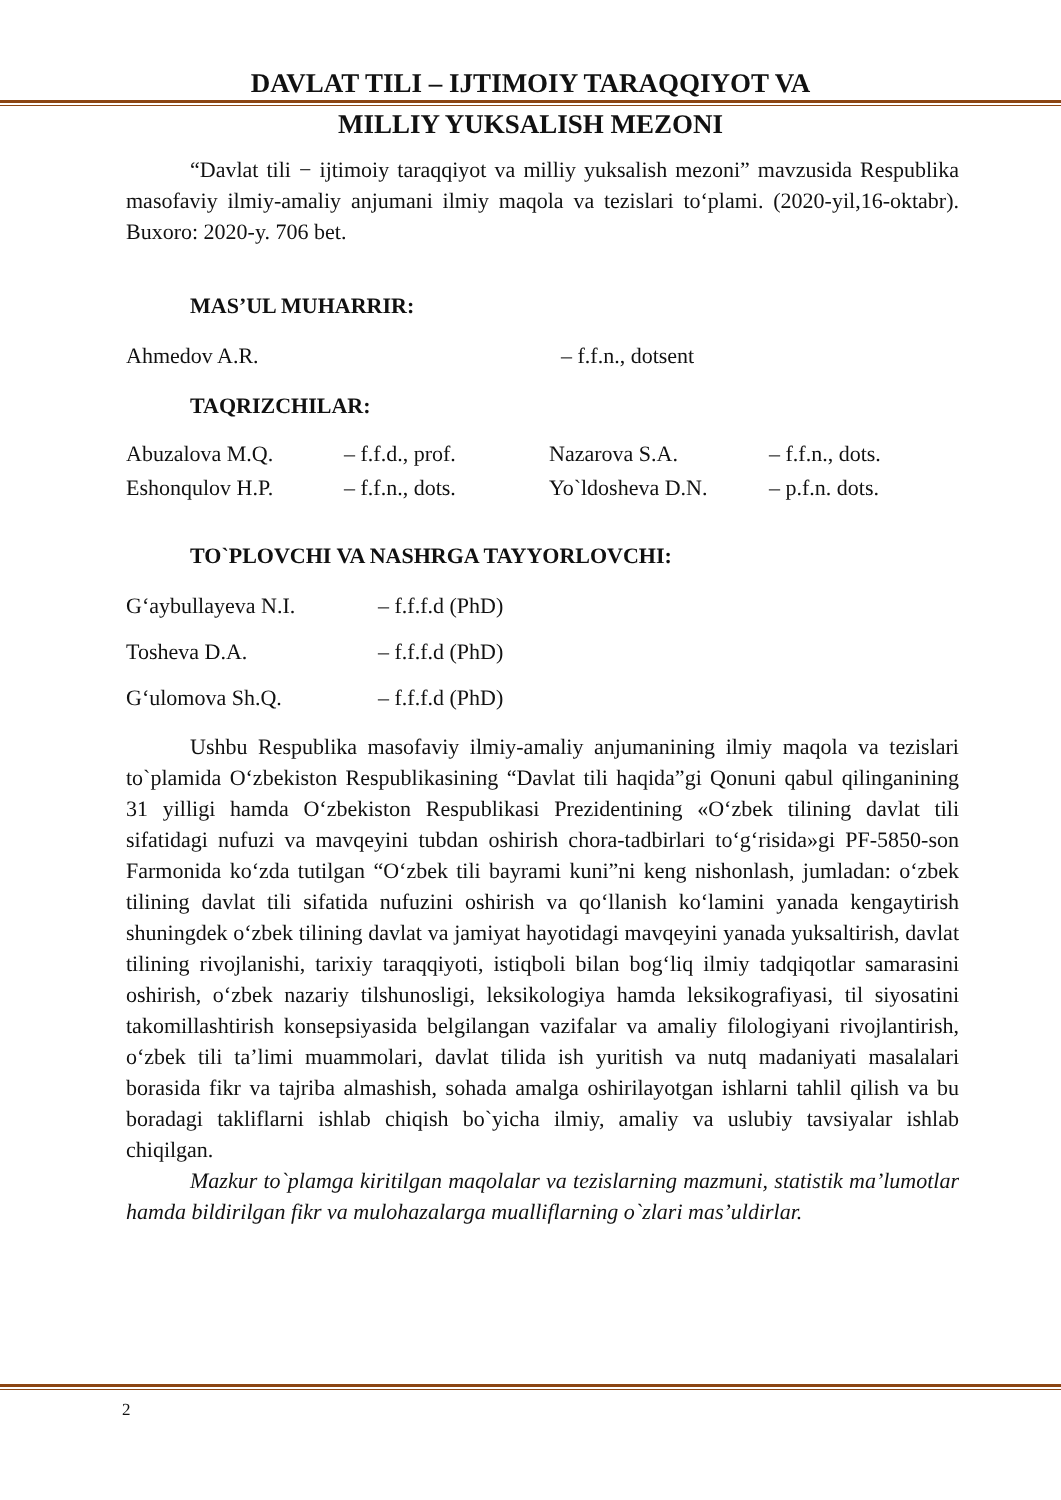DAVLAT TILI – IJTIMOIY TARAQQIYOT VA
MILLIY YUKSALISH MEZONI
“Davlat tili − ijtimoiy taraqqiyot va milliy yuksalish mezoni” mavzusida Respublika masofaviy ilmiy-amaliy anjumani ilmiy maqola va tezislari to‘plami. (2020-yil,16-oktabr). Buxoro: 2020-y. 706 bet.
MAS’UL MUHARRIR:
| Ahmedov A.R. | – f.f.n., dotsent |
TAQRIZCHILAR:
| Abuzalova M.Q. | – f.f.d., prof. | Nazarova S.A. | – f.f.n., dots. |
| Eshonqulov H.P. | – f.f.n., dots. | Yo`ldosheva D.N. | – p.f.n. dots. |
TO`PLOVCHI VA NASHRGA TAYYORLOVCHI:
| G‘aybullayeva N.I. | – f.f.f.d (PhD) |
| Tosheva D.A. | – f.f.f.d (PhD) |
| G‘ulomova Sh.Q. | – f.f.f.d (PhD) |
Ushbu Respublika masofaviy ilmiy-amaliy anjumanining ilmiy maqola va tezislari to`plamida O‘zbekiston Respublikasining “Davlat tili haqida”gi Qonuni qabul qilinganining 31 yilligi hamda O‘zbekiston Respublikasi Prezidentining «O‘zbek tilining davlat tili sifatidagi nufuzi va mavqeyini tubdan oshirish chora-tadbirlari to‘g‘risida»gi PF-5850-son Farmonida ko‘zda tutilgan “O‘zbek tili bayrami kuni”ni keng nishonlash, jumladan: o‘zbek tilining davlat tili sifatida nufuzini oshirish va qo‘llanish ko‘lamini yanada kengaytirish shuningdek o‘zbek tilining davlat va jamiyat hayotidagi mavqeyini yanada yuksaltirish, davlat tilining rivojlanishi, tarixiy taraqqiyoti, istiqboli bilan bog‘liq ilmiy tadqiqotlar samarasini oshirish, o‘zbek nazariy tilshunosligi, leksikologiya hamda leksikografiyasi, til siyosatini takomillashtirish konsepsiyasida belgilangan vazifalar va amaliy filologiyani rivojlantirish, o‘zbek tili ta’limi muammolari, davlat tilida ish yuritish va nutq madaniyati masalalari borasida fikr va tajriba almashish, sohada amalga oshirilayotgan ishlarni tahlil qilish va bu boradagi takliflarni ishlab chiqish bo`yicha ilmiy, amaliy va uslubiy tavsiyalar ishlab chiqilgan.
Mazkur to`plamga kiritilgan maqolalar va tezislarning mazmuni, statistik ma’lumotlar hamda bildirilgan fikr va mulohazalarga mualliflarning o`zlari mas’uldirlar.
2